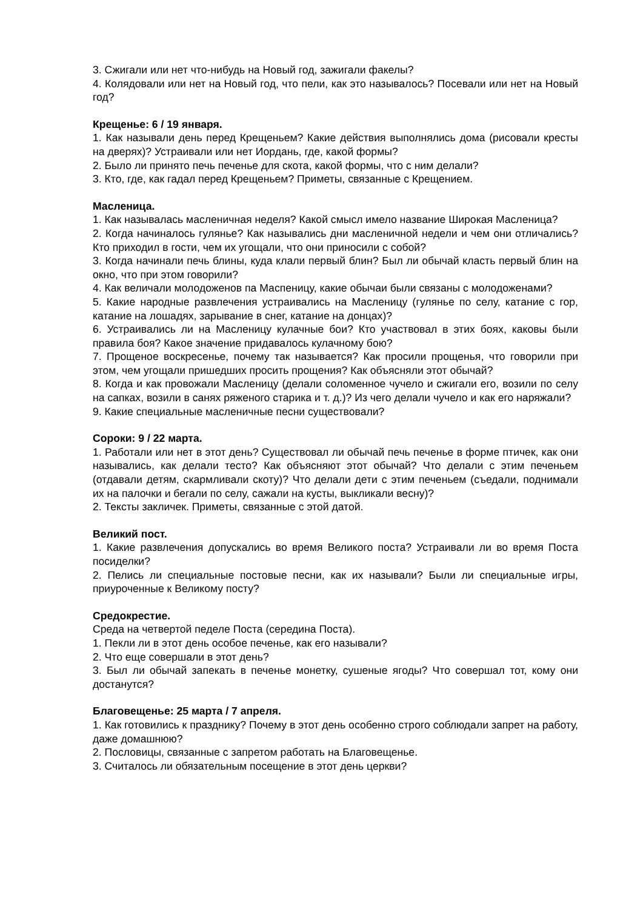3. Сжигали или нет что-нибудь на Новый год, зажигали факелы?
4. Колядовали или нет на Новый год, что пели, как это называлось? Посевали или нет на Новый год?
Крещенье: 6 / 19 января.
1. Как называли день перед Крещеньем? Какие действия выполнялись дома (рисовали кресты на дверях)? Устраивали или нет Иордань, где, какой формы?
2. Было ли принято печь печенье для скота, какой формы, что с ним делали?
3. Кто, где, как гадал перед Крещеньем? Приметы, связанные с Крещением.
Масленица.
1. Как называлась масленичная неделя? Какой смысл имело название Широкая Масленица?
2. Когда начиналось гулянье? Как назывались дни масленичной недели и чем они отличались? Кто приходил в гости, чем их угощали, что они приносили с собой?
3. Когда начинали печь блины, куда клали первый блин? Был ли обычай класть первый блин на окно, что при этом говорили?
4. Как величали молодоженов па Маспеницу, какие обычаи были связаны с молодоженами?
5. Какие народные развлечения устраивались на Масленицу (гулянье по селу, катание с гор, катание на лошадях, зарывание в снег, катание на донцах)?
6. Устраивались ли на Масленицу кулачные бои? Кто участвовал в этих боях, каковы были правила боя? Какое значение придавалось кулачному бою?
7. Прощеное воскресенье, почему так называется? Как просили прощенья, что говорили при этом, чем угощали пришедших просить прощения? Как объясняли этот обычай?
8. Когда и как провожали Масленицу (делали соломенное чучело и сжигали его, возили по селу на сапках, возили в санях ряженого старика и т. д.)? Из чего делали чучело и как его наряжали?
9. Какие специальные масленичные песни существовали?
Сороки: 9 / 22 марта.
1. Работали или нет в этот день? Существовал ли обычай печь печенье в форме птичек, как они назывались, как делали тесто? Как объясняют этот обычай? Что делали с этим печеньем (отдавали детям, скармливали скоту)? Что делали дети с этим печеньем (съедали, поднимали их на палочки и бегали по селу, сажали на кусты, выкликали весну)?
2. Тексты закличек. Приметы, связанные с этой датой.
Великий пост.
1. Какие развлечения допускались во время Великого поста? Устраивали ли во время Поста посиделки?
2. Пелись ли специальные постовые песни, как их называли? Были ли специальные игры, приуроченные к Великому посту?
Средокрестие.
Среда на четвертой педеле Поста (середина Поста).
1. Пекли ли в этот день особое печенье, как его называли?
2. Что еще совершали в этот день?
3. Был ли обычай запекать в печенье монетку, сушеные ягоды? Что совершал тот, кому они достанутся?
Благовещенье: 25 марта / 7 апреля.
1. Как готовились к празднику? Почему в этот день особенно строго соблюдали запрет на работу, даже домашнюю?
2. Пословицы, связанные с запретом работать на Благовещенье.
3. Считалось ли обязательным посещение в этот день церкви?